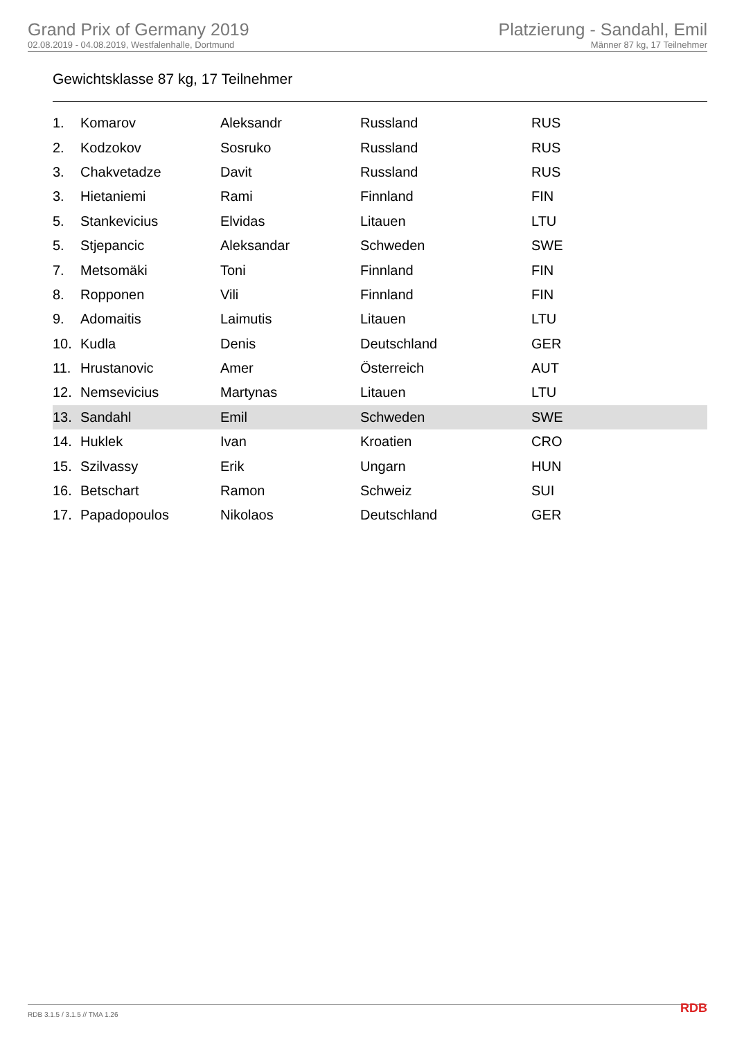Grand Prix of Germany 2019
02.08.2019 - 04.08.2019, Westfalenhalle, Dortmund
Platzierung - Sandahl, Emil
Männer 87 kg, 17 Teilnehmer
Gewichtsklasse 87 kg, 17 Teilnehmer
| 1. | Komarov | Aleksandr | Russland | RUS |
| 2. | Kodzokov | Sosruko | Russland | RUS |
| 3. | Chakvetadze | Davit | Russland | RUS |
| 3. | Hietaniemi | Rami | Finnland | FIN |
| 5. | Stankevicius | Elvidas | Litauen | LTU |
| 5. | Stjepancic | Aleksandar | Schweden | SWE |
| 7. | Metsomäki | Toni | Finnland | FIN |
| 8. | Ropponen | Vili | Finnland | FIN |
| 9. | Adomaitis | Laimutis | Litauen | LTU |
| 10. | Kudla | Denis | Deutschland | GER |
| 11. | Hrustanovic | Amer | Österreich | AUT |
| 12. | Nemsevicius | Martynas | Litauen | LTU |
| 13. | Sandahl | Emil | Schweden | SWE |
| 14. | Huklek | Ivan | Kroatien | CRO |
| 15. | Szilvassy | Erik | Ungarn | HUN |
| 16. | Betschart | Ramon | Schweiz | SUI |
| 17. | Papadopoulos | Nikolaos | Deutschland | GER |
RDB 3.1.5 / 3.1.5 // TMA 1.26 RDB